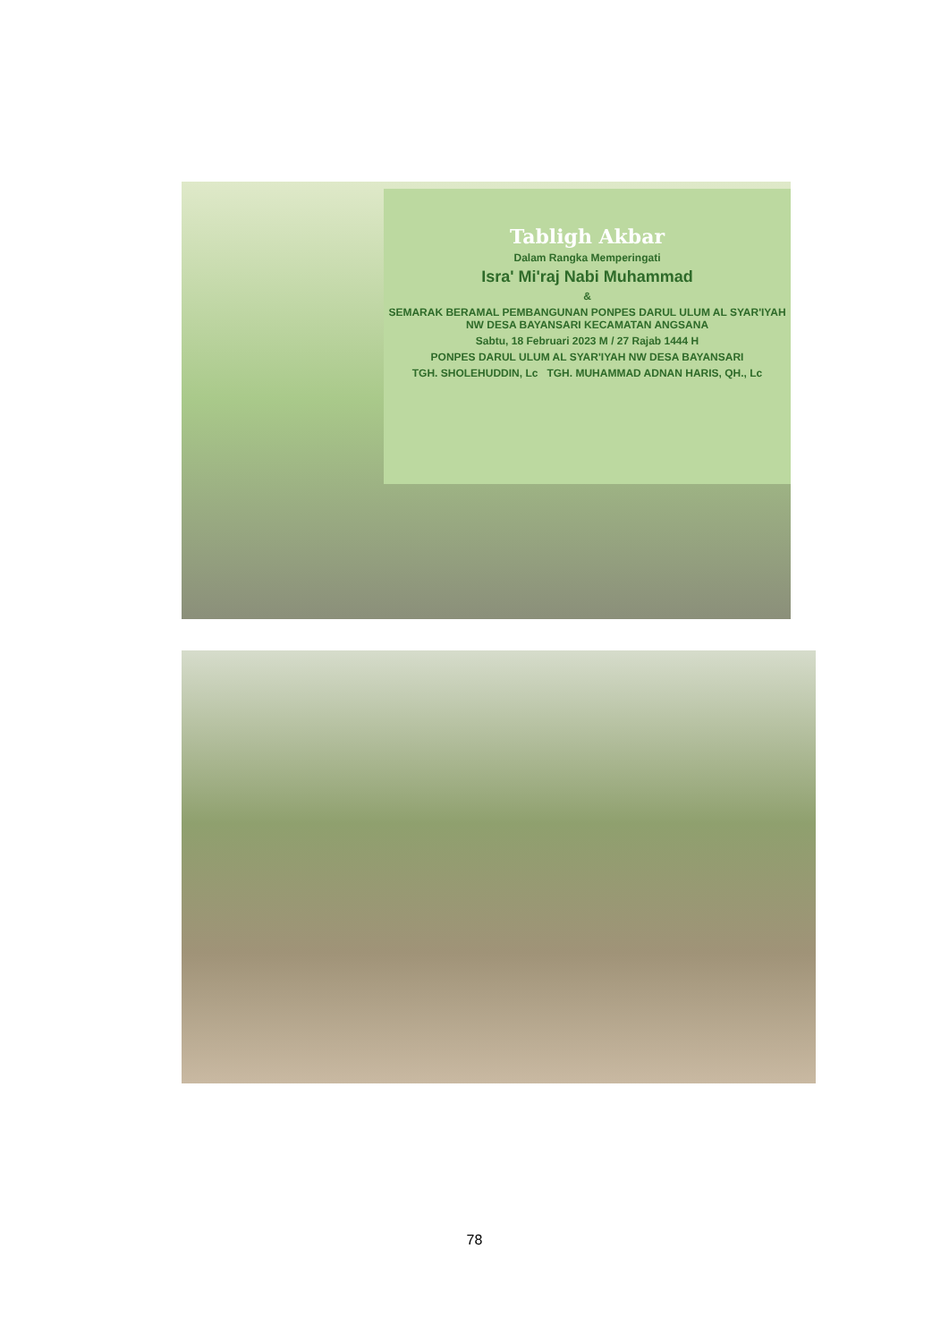Tabligh Akbar
Dalam Rangka Memperingati
Isra' Mi'raj Nabi Muhammad
&
SEMARAK BERAMAL PEMBANGUNAN PONPES DARUL ULUM AL SYAR'IYAH NW DESA BAYANSARI KECAMATAN ANGSANA
Sabtu, 18 Februari 2023 M / 27 Rajab 1444 H
PONPES DARUL ULUM AL SYAR'IYAH NW DESA BAYANSARI
TGH. SHOLEHUDDIN, Lc TGH. MUHAMMAD ADNAN HARIS, QH., Lc
78